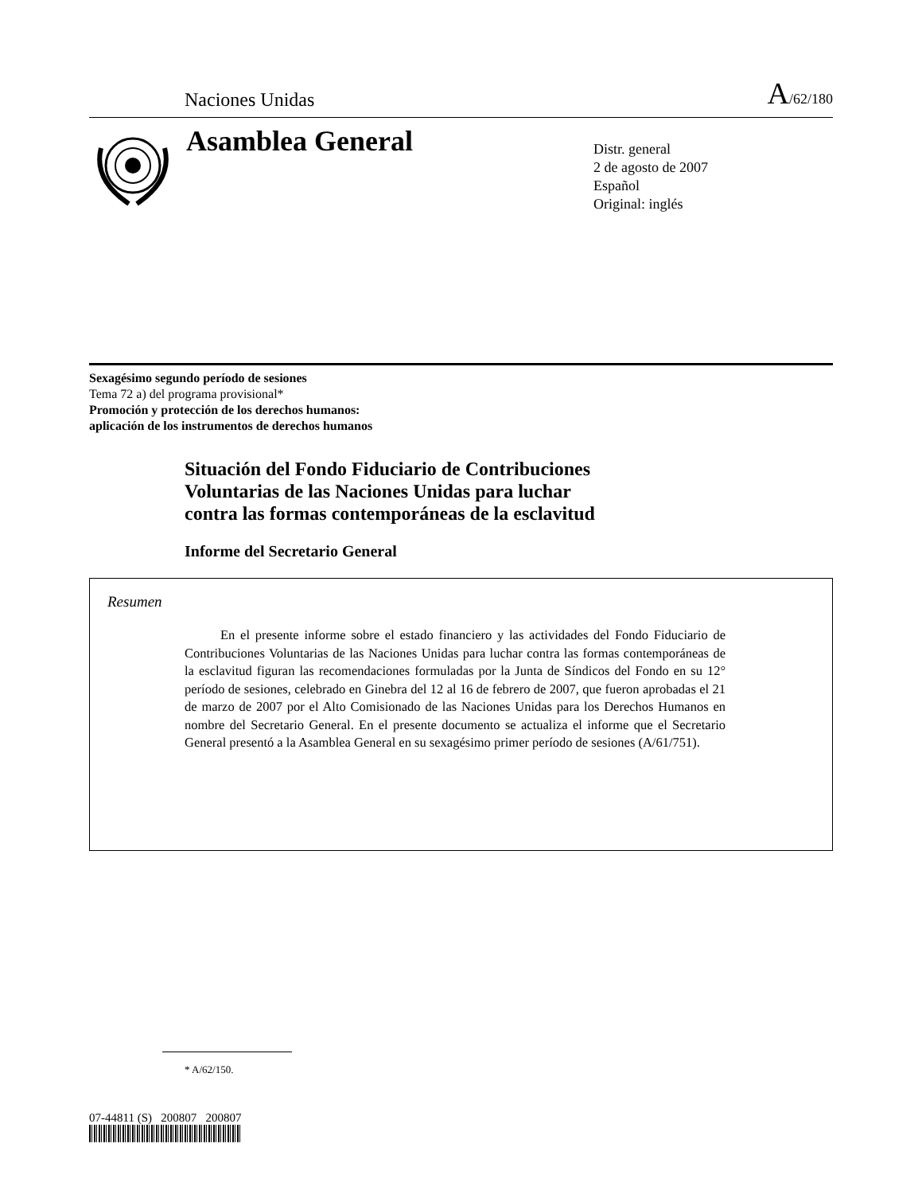Naciones Unidas A/62/180
Asamblea General
Distr. general
2 de agosto de 2007
Español
Original: inglés
Sexagésimo segundo período de sesiones
Tema 72 a) del programa provisional*
Promoción y protección de los derechos humanos:
aplicación de los instrumentos de derechos humanos
Situación del Fondo Fiduciario de Contribuciones
Voluntarias de las Naciones Unidas para luchar
contra las formas contemporáneas de la esclavitud
Informe del Secretario General
Resumen
En el presente informe sobre el estado financiero y las actividades del Fondo Fiduciario de Contribuciones Voluntarias de las Naciones Unidas para luchar contra las formas contemporáneas de la esclavitud figuran las recomendaciones formuladas por la Junta de Síndicos del Fondo en su 12° período de sesiones, celebrado en Ginebra del 12 al 16 de febrero de 2007, que fueron aprobadas el 21 de marzo de 2007 por el Alto Comisionado de las Naciones Unidas para los Derechos Humanos en nombre del Secretario General. En el presente documento se actualiza el informe que el Secretario General presentó a la Asamblea General en su sexagésimo primer período de sesiones (A/61/751).
* A/62/150.
07-44811 (S) 200807 200807